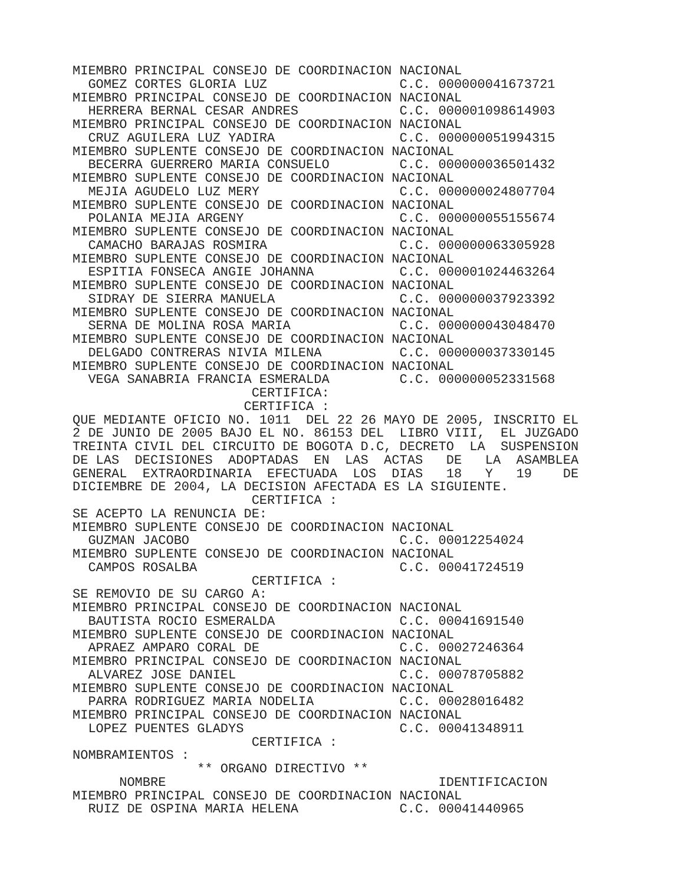MIEMBRO PRINCIPAL CONSEJO DE COORDINACION NACIONAL
  GOMEZ CORTES GLORIA LUZ                 C.C. 000000041673721
MIEMBRO PRINCIPAL CONSEJO DE COORDINACION NACIONAL
  HERRERA BERNAL CESAR ANDRES             C.C. 000001098614903
MIEMBRO PRINCIPAL CONSEJO DE COORDINACION NACIONAL
  CRUZ AGUILERA LUZ YADIRA                C.C. 000000051994315
MIEMBRO SUPLENTE CONSEJO DE COORDINACION NACIONAL
  BECERRA GUERRERO MARIA CONSUELO         C.C. 000000036501432
MIEMBRO SUPLENTE CONSEJO DE COORDINACION NACIONAL
  MEJIA AGUDELO LUZ MERY                  C.C. 000000024807704
MIEMBRO SUPLENTE CONSEJO DE COORDINACION NACIONAL
  POLANIA MEJIA ARGENY                    C.C. 000000055155674
MIEMBRO SUPLENTE CONSEJO DE COORDINACION NACIONAL
  CAMACHO BARAJAS ROSMIRA                 C.C. 000000063305928
MIEMBRO SUPLENTE CONSEJO DE COORDINACION NACIONAL
  ESPITIA FONSECA ANGIE JOHANNA           C.C. 000001024463264
MIEMBRO SUPLENTE CONSEJO DE COORDINACION NACIONAL
  SIDRAY DE SIERRA MANUELA                C.C. 000000037923392
MIEMBRO SUPLENTE CONSEJO DE COORDINACION NACIONAL
  SERNA DE MOLINA ROSA MARIA              C.C. 000000043048470
MIEMBRO SUPLENTE CONSEJO DE COORDINACION NACIONAL
  DELGADO CONTRERAS NIVIA MILENA          C.C. 000000037330145
MIEMBRO SUPLENTE CONSEJO DE COORDINACION NACIONAL
  VEGA SANABRIA FRANCIA ESMERALDA         C.C. 000000052331568
                       CERTIFICA:
                      CERTIFICA :
QUE MEDIANTE OFICIO NO. 1011  DEL 22 26 MAYO DE 2005, INSCRITO EL
2 DE JUNIO DE 2005 BAJO EL NO. 86153 DEL  LIBRO VIII,  EL JUZGADO
TREINTA CIVIL DEL CIRCUITO DE BOGOTA D.C, DECRETO  LA  SUSPENSION
DE LAS  DECISIONES  ADOPTADAS  EN  LAS  ACTAS   DE   LA  ASAMBLEA
GENERAL  EXTRAORDINARIA  EFECTUADA  LOS  DIAS   18   Y   19    DE
DICIEMBRE DE 2004, LA DECISION AFECTADA ES LA SIGUIENTE.
                       CERTIFICA :
SE ACEPTO LA RENUNCIA DE:
MIEMBRO SUPLENTE CONSEJO DE COORDINACION NACIONAL
  GUZMAN JACOBO                           C.C. 00012254024
MIEMBRO SUPLENTE CONSEJO DE COORDINACION NACIONAL
  CAMPOS ROSALBA                          C.C. 00041724519
                       CERTIFICA :
SE REMOVIO DE SU CARGO A:
MIEMBRO PRINCIPAL CONSEJO DE COORDINACION NACIONAL
  BAUTISTA ROCIO ESMERALDA                C.C. 00041691540
MIEMBRO SUPLENTE CONSEJO DE COORDINACION NACIONAL
  APRAEZ AMPARO CORAL DE                  C.C. 00027246364
MIEMBRO PRINCIPAL CONSEJO DE COORDINACION NACIONAL
  ALVAREZ JOSE DANIEL                     C.C. 00078705882
MIEMBRO SUPLENTE CONSEJO DE COORDINACION NACIONAL
  PARRA RODRIGUEZ MARIA NODELIA           C.C. 00028016482
MIEMBRO PRINCIPAL CONSEJO DE COORDINACION NACIONAL
  LOPEZ PUENTES GLADYS                    C.C. 00041348911
                       CERTIFICA :
NOMBRAMIENTOS :
                ** ORGANO DIRECTIVO **
      NOMBRE                                   IDENTIFICACION
MIEMBRO PRINCIPAL CONSEJO DE COORDINACION NACIONAL
  RUIZ DE OSPINA MARIA HELENA             C.C. 00041440965